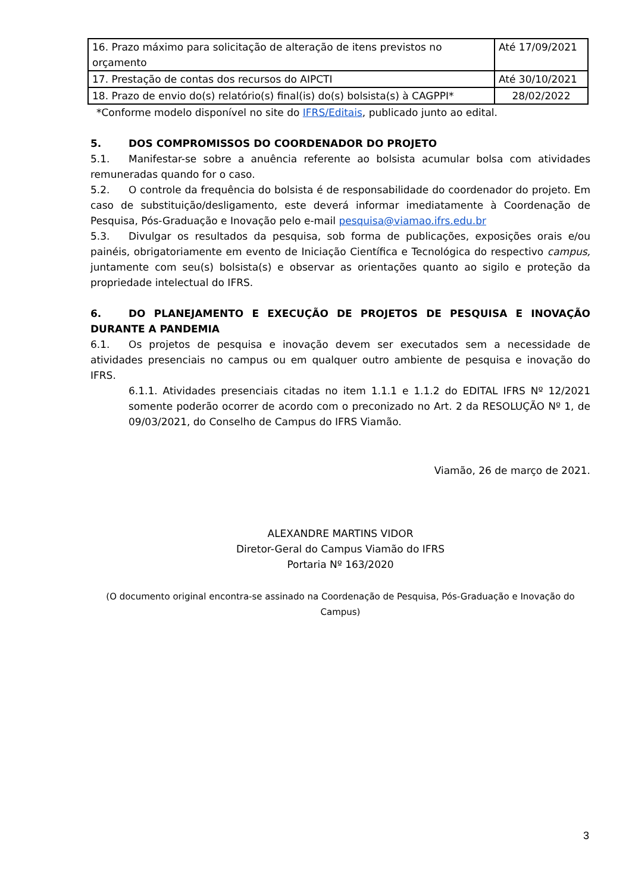| 16. Prazo máximo para solicitação de alteração de itens previstos no orçamento | Até 17/09/2021 |
| 17. Prestação de contas dos recursos do AIPCTI | Até 30/10/2021 |
| 18. Prazo de envio do(s) relatório(s) final(is) do(s) bolsista(s) à CAGPPI* | 28/02/2022 |
*Conforme modelo disponível no site do IFRS/Editais, publicado junto ao edital.
5. DOS COMPROMISSOS DO COORDENADOR DO PROJETO
5.1. Manifestar-se sobre a anuência referente ao bolsista acumular bolsa com atividades remuneradas quando for o caso.
5.2. O controle da frequência do bolsista é de responsabilidade do coordenador do projeto. Em caso de substituição/desligamento, este deverá informar imediatamente à Coordenação de Pesquisa, Pós-Graduação e Inovação pelo e-mail pesquisa@viamao.ifrs.edu.br
5.3. Divulgar os resultados da pesquisa, sob forma de publicações, exposições orais e/ou painéis, obrigatoriamente em evento de Iniciação Científica e Tecnológica do respectivo campus, juntamente com seu(s) bolsista(s) e observar as orientações quanto ao sigilo e proteção da propriedade intelectual do IFRS.
6. DO PLANEJAMENTO E EXECUÇÃO DE PROJETOS DE PESQUISA E INOVAÇÃO DURANTE A PANDEMIA
6.1. Os projetos de pesquisa e inovação devem ser executados sem a necessidade de atividades presenciais no campus ou em qualquer outro ambiente de pesquisa e inovação do IFRS.
6.1.1. Atividades presenciais citadas no item 1.1.1 e 1.1.2 do EDITAL IFRS Nº 12/2021 somente poderão ocorrer de acordo com o preconizado no Art. 2 da RESOLUÇÃO Nº 1, de 09/03/2021, do Conselho de Campus do IFRS Viamão.
Viamão, 26 de março de 2021.
ALEXANDRE MARTINS VIDOR
Diretor-Geral do Campus Viamão do IFRS
Portaria Nº 163/2020
(O documento original encontra-se assinado na Coordenação de Pesquisa, Pós-Graduação e Inovação do Campus)
3